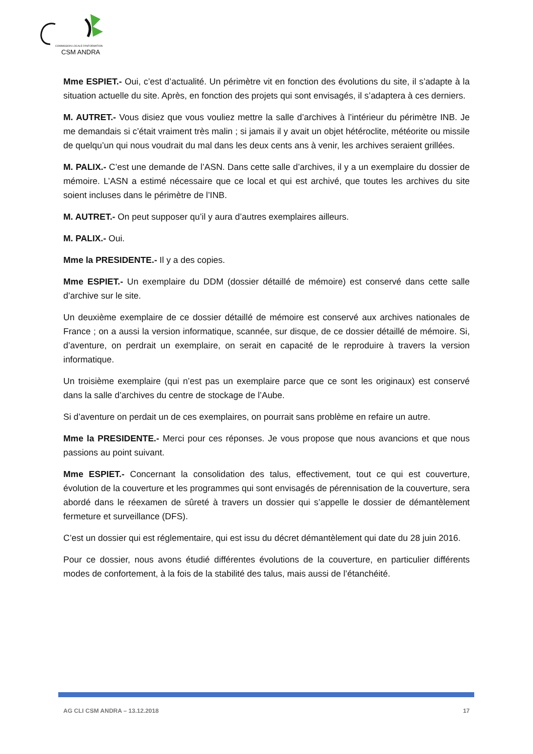COMMISSION LOCALE D'INFORMATION
CSM ANDRA
Mme ESPIET.- Oui, c’est d’actualité. Un périmètre vit en fonction des évolutions du site, il s’adapte à la situation actuelle du site. Après, en fonction des projets qui sont envisagés, il s’adaptera à ces derniers.
M. AUTRET.- Vous disiez que vous vouliez mettre la salle d’archives à l’intérieur du périmètre INB. Je me demandais si c’était vraiment très malin ; si jamais il y avait un objet hétéroclite, météorite ou missile de quelqu’un qui nous voudrait du mal dans les deux cents ans à venir, les archives seraient grillées.
M. PALIX.- C’est une demande de l’ASN. Dans cette salle d’archives, il y a un exemplaire du dossier de mémoire. L’ASN a estimé nécessaire que ce local et qui est archivé, que toutes les archives du site soient incluses dans le périmètre de l’INB.
M. AUTRET.- On peut supposer qu’il y aura d’autres exemplaires ailleurs.
M. PALIX.- Oui.
Mme la PRESIDENTE.- Il y a des copies.
Mme ESPIET.- Un exemplaire du DDM (dossier détaillé de mémoire) est conservé dans cette salle d’archive sur le site.
Un deuxième exemplaire de ce dossier détaillé de mémoire est conservé aux archives nationales de France ; on a aussi la version informatique, scannée, sur disque, de ce dossier détaillé de mémoire. Si, d’aventure, on perdrait un exemplaire, on serait en capacité de le reproduire à travers la version informatique.
Un troisième exemplaire (qui n’est pas un exemplaire parce que ce sont les originaux) est conservé dans la salle d’archives du centre de stockage de l’Aube.
Si d’aventure on perdait un de ces exemplaires, on pourrait sans problème en refaire un autre.
Mme la PRESIDENTE.- Merci pour ces réponses. Je vous propose que nous avancions et que nous passions au point suivant.
Mme ESPIET.- Concernant la consolidation des talus, effectivement, tout ce qui est couverture, évolution de la couverture et les programmes qui sont envisagés de pérennisation de la couverture, sera abordé dans le réexamen de sûreté à travers un dossier qui s’appelle le dossier de démantèlement fermeture et surveillance (DFS).
C’est un dossier qui est réglementaire, qui est issu du décret démantèlement qui date du 28 juin 2016.
Pour ce dossier, nous avons étudié différentes évolutions de la couverture, en particulier différents modes de confortement, à la fois de la stabilité des talus, mais aussi de l’étanchéité.
AG CLI CSM ANDRA – 13.12.2018 17